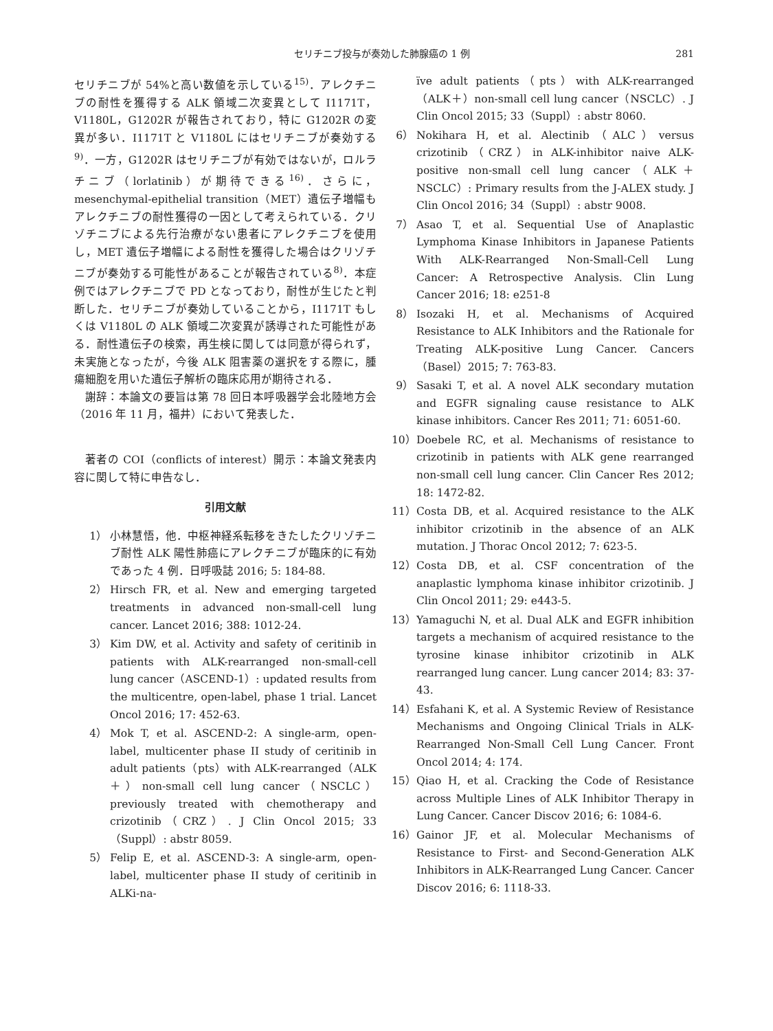セリチニブ投与が奏効した肺腺癌の 1 例 281
セリチニブが 54%と高い数値を示している<sup>15)</sup>．アレクチニブの耐性を獲得する ALK 領域二次変異として I1171T，V1180L，G1202R が報告されており，特に G1202R の変異が多い．I1171T と V1180L にはセリチニブが奏効する<sup>9)</sup>．一方，G1202R はセリチニブが有効ではないが，ロルラチニブ（lorlatinib）が期待できる<sup>16)</sup>．さらに，mesenchymal-epithelial transition（MET）遺伝子増幅もアレクチニブの耐性獲得の一因として考えられている．クリゾチニブによる先行治療がない患者にアレクチニブを使用し，MET 遺伝子増幅による耐性を獲得した場合はクリゾチニブが奏効する可能性があることが報告されている<sup>8)</sup>．本症例ではアレクチニブで PD となっており，耐性が生じたと判断した．セリチニブが奏効していることから，I1171T もしくは V1180L の ALK 領域二次変異が誘導された可能性がある．耐性遺伝子の検索，再生検に関しては同意が得られず，未実施となったが，今後 ALK 阻害薬の選択をする際に，腫瘍細胞を用いた遺伝子解析の臨床応用が期待される．
謝辞：本論文の要旨は第 78 回日本呼吸器学会北陸地方会（2016 年 11 月，福井）において発表した．
著者の COI（conflicts of interest）開示：本論文発表内容に関して特に申告なし．
引用文献
1） 小林慧悟，他．中枢神経系転移をきたしたクリゾチニブ耐性 ALK 陽性肺癌にアレクチニブが臨床的に有効であった 4 例．日呼吸誌 2016; 5: 184-88.
2） Hirsch FR, et al. New and emerging targeted treatments in advanced non-small-cell lung cancer. Lancet 2016; 388: 1012-24.
3） Kim DW, et al. Activity and safety of ceritinib in patients with ALK-rearranged non-small-cell lung cancer（ASCEND-1）: updated results from the multicentre, open-label, phase 1 trial. Lancet Oncol 2016; 17: 452-63.
4） Mok T, et al. ASCEND-2: A single-arm, open-label, multicenter phase II study of ceritinib in adult patients（pts）with ALK-rearranged（ALK＋）non-small cell lung cancer（NSCLC）previously treated with chemotherapy and crizotinib（CRZ）. J Clin Oncol 2015; 33（Suppl）: abstr 8059.
5） Felip E, et al. ASCEND-3: A single-arm, open-label, multicenter phase II study of ceritinib in ALKi-na-
ïve adult patients（pts）with ALK-rearranged（ALK＋）non-small cell lung cancer（NSCLC）. J Clin Oncol 2015; 33（Suppl）: abstr 8060.
6） Nokihara H, et al. Alectinib（ALC）versus crizotinib（CRZ）in ALK-inhibitor naive ALK-positive non-small cell lung cancer（ALK＋ NSCLC）: Primary results from the J-ALEX study. J Clin Oncol 2016; 34（Suppl）: abstr 9008.
7） Asao T, et al. Sequential Use of Anaplastic Lymphoma Kinase Inhibitors in Japanese Patients With ALK-Rearranged Non-Small-Cell Lung Cancer: A Retrospective Analysis. Clin Lung Cancer 2016; 18: e251-8
8） Isozaki H, et al. Mechanisms of Acquired Resistance to ALK Inhibitors and the Rationale for Treating ALK-positive Lung Cancer. Cancers（Basel）2015; 7: 763-83.
9） Sasaki T, et al. A novel ALK secondary mutation and EGFR signaling cause resistance to ALK kinase inhibitors. Cancer Res 2011; 71: 6051-60.
10） Doebele RC, et al. Mechanisms of resistance to crizotinib in patients with ALK gene rearranged non-small cell lung cancer. Clin Cancer Res 2012; 18: 1472-82.
11） Costa DB, et al. Acquired resistance to the ALK inhibitor crizotinib in the absence of an ALK mutation. J Thorac Oncol 2012; 7: 623-5.
12） Costa DB, et al. CSF concentration of the anaplastic lymphoma kinase inhibitor crizotinib. J Clin Oncol 2011; 29: e443-5.
13） Yamaguchi N, et al. Dual ALK and EGFR inhibition targets a mechanism of acquired resistance to the tyrosine kinase inhibitor crizotinib in ALK rearranged lung cancer. Lung cancer 2014; 83: 37-43.
14） Esfahani K, et al. A Systemic Review of Resistance Mechanisms and Ongoing Clinical Trials in ALK-Rearranged Non-Small Cell Lung Cancer. Front Oncol 2014; 4: 174.
15） Qiao H, et al. Cracking the Code of Resistance across Multiple Lines of ALK Inhibitor Therapy in Lung Cancer. Cancer Discov 2016; 6: 1084-6.
16） Gainor JF, et al. Molecular Mechanisms of Resistance to First- and Second-Generation ALK Inhibitors in ALK-Rearranged Lung Cancer. Cancer Discov 2016; 6: 1118-33.